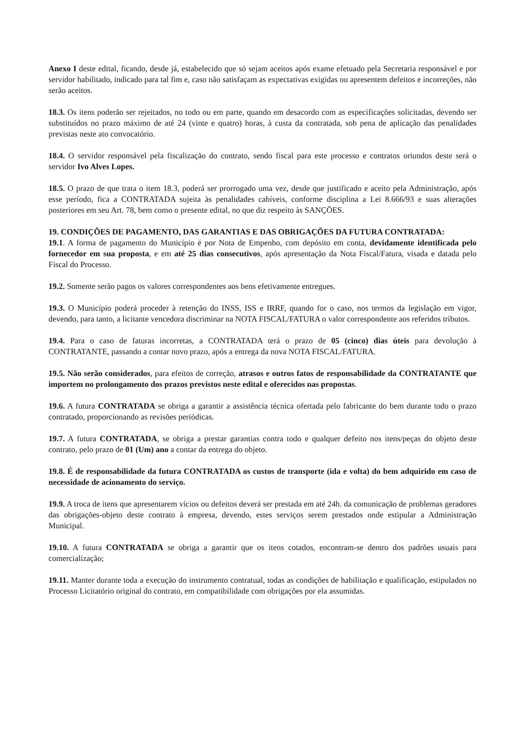Anexo I deste edital, ficando, desde já, estabelecido que só sejam aceitos após exame efetuado pela Secretaria responsável e por servidor habilitado, indicado para tal fim e, caso não satisfaçam as expectativas exigidas ou apresentem defeitos e incorreções, não serão aceitos.
18.3. Os itens poderão ser rejeitados, no todo ou em parte, quando em desacordo com as especificações solicitadas, devendo ser substituídos no prazo máximo de até 24 (vinte e quatro) horas, à custa da contratada, sob pena de aplicação das penalidades previstas neste ato convocatório.
18.4. O servidor responsável pela fiscalização do contrato, sendo fiscal para este processo e contratos oriundos deste será o servidor Ivo Alves Lopes.
18.5. O prazo de que trata o item 18.3, poderá ser prorrogado uma vez, desde que justificado e aceito pela Administração, após esse período, fica a CONTRATADA sujeita às penalidades cabíveis, conforme disciplina a Lei 8.666/93 e suas alterações posteriores em seu Art. 78, bem como o presente edital, no que diz respeito às SANÇÕES.
19. CONDIÇÕES DE PAGAMENTO, DAS GARANTIAS E DAS OBRIGAÇÕES DA FUTURA CONTRATADA:
19.1. A forma de pagamento do Município é por Nota de Empenho, com depósito em conta, devidamente identificada pelo fornecedor em sua proposta, e em até 25 dias consecutivos, após apresentação da Nota Fiscal/Fatura, visada e datada pelo Fiscal do Processo.
19.2. Somente serão pagos os valores correspondentes aos bens efetivamente entregues.
19.3. O Município poderá proceder à retenção do INSS, ISS e IRRF, quando for o caso, nos termos da legislação em vigor, devendo, para tanto, a licitante vencedora discriminar na NOTA FISCAL/FATURA o valor correspondente aos referidos tributos.
19.4. Para o caso de faturas incorretas, a CONTRATADA terá o prazo de 05 (cinco) dias úteis para devolução à CONTRATANTE, passando a contar novo prazo, após a entrega da nova NOTA FISCAL/FATURA.
19.5. Não serão considerados, para efeitos de correção, atrasos e outros fatos de responsabilidade da CONTRATANTE que importem no prolongamento dos prazos previstos neste edital e oferecidos nas propostas.
19.6. A futura CONTRATADA se obriga a garantir a assistência técnica ofertada pelo fabricante do bem durante todo o prazo contratado, proporcionando as revisões periódicas.
19.7. A futura CONTRATADA, se obriga a prestar garantias contra todo e qualquer defeito nos itens/peças do objeto deste contrato, pelo prazo de 01 (Um) ano a contar da entrega do objeto.
19.8. É de responsabilidade da futura CONTRATADA os custos de transporte (ida e volta) do bem adquirido em caso de necessidade de acionamento do serviço.
19.9. A troca de itens que apresentarem vícios ou defeitos deverá ser prestada em até 24h. da comunicação de problemas geradores das obrigações-objeto deste contrato à empresa, devendo, estes serviços serem prestados onde estipular a Administração Municipal.
19.10. A futura CONTRATADA se obriga a garantir que os itens cotados, encontram-se dentro dos padrões usuais para comercialização;
19.11. Manter durante toda a execução do instrumento contratual, todas as condições de habilitação e qualificação, estipulados no Processo Licitatório original do contrato, em compatibilidade com obrigações por ela assumidas.